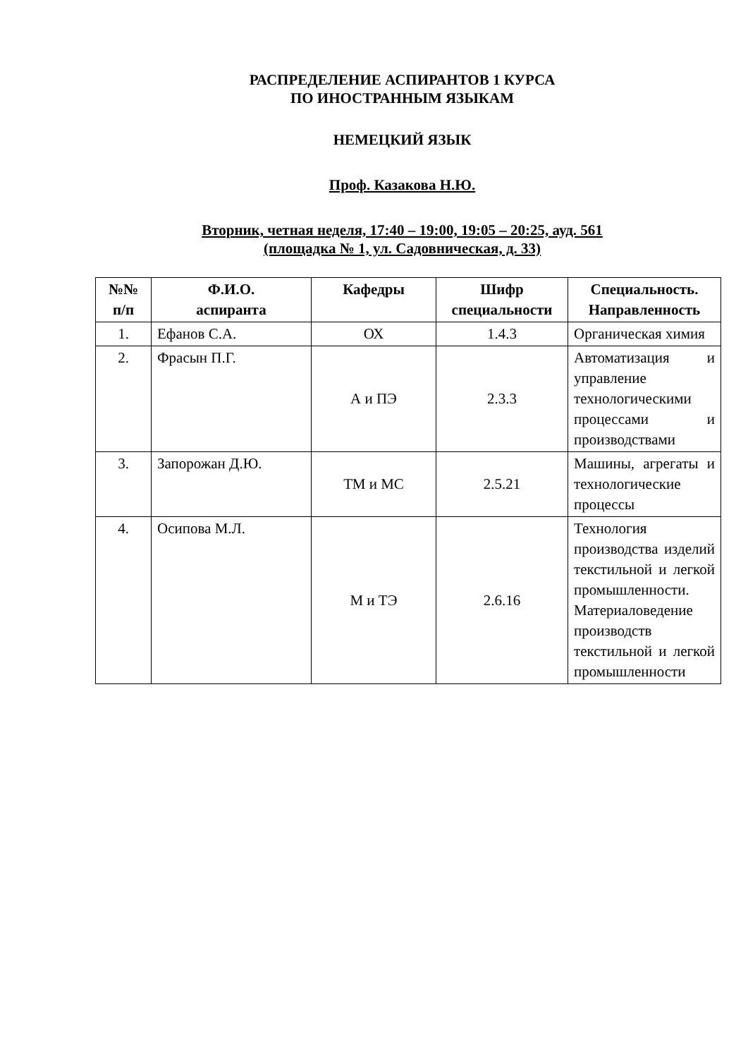РАСПРЕДЕЛЕНИЕ АСПИРАНТОВ 1 КУРСА
ПО ИНОСТРАННЫМ ЯЗЫКАМ
НЕМЕЦКИЙ ЯЗЫК
Проф. Казакова Н.Ю.
Вторник, четная неделя, 17:40 – 19:00, 19:05 – 20:25, ауд. 561
(площадка № 1, ул. Садовническая, д. 33)
| №№ п/п | Ф.И.О. аспиранта | Кафедры | Шифр специальности | Специальность. Направленность |
| --- | --- | --- | --- | --- |
| 1. | Ефанов С.А. | ОХ | 1.4.3 | Органическая химия |
| 2. | Фрасын П.Г. | А и ПЭ | 2.3.3 | Автоматизация и управление технологическими процессами и производствами |
| 3. | Запорожан Д.Ю. | ТМ и МС | 2.5.21 | Машины, агрегаты и технологические процессы |
| 4. | Осипова М.Л. | М и ТЭ | 2.6.16 | Технология производства изделий текстильной и легкой промышленности. Материаловедение производств текстильной и легкой промышленности |